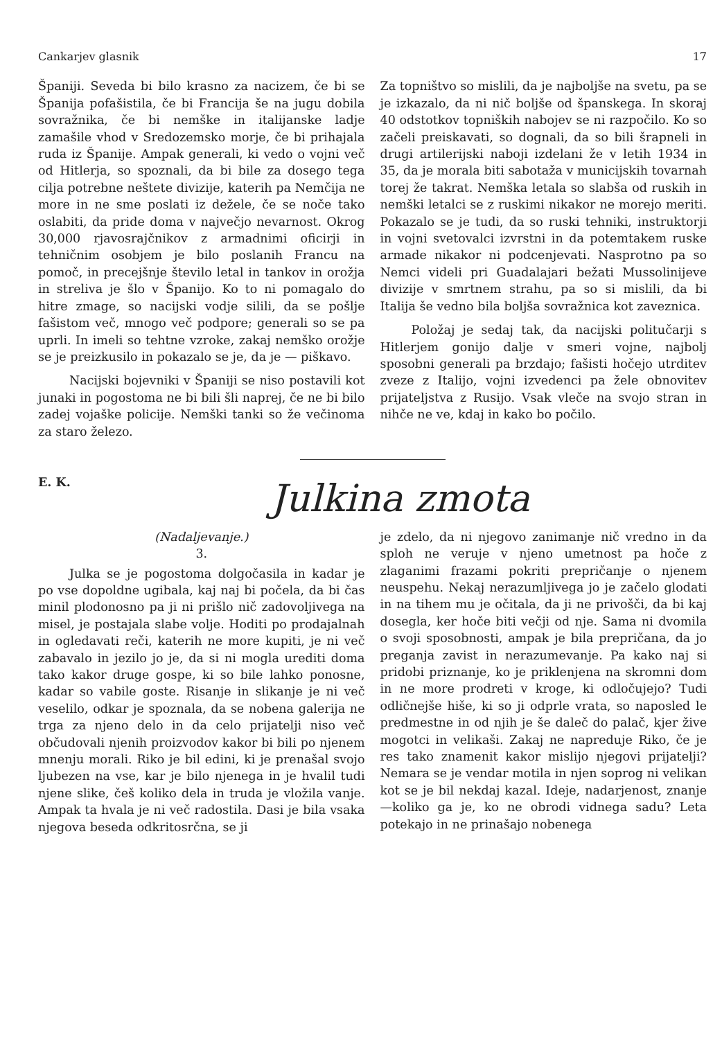Cankarjev glasnik 17
Španiji. Seveda bi bilo krasno za nacizem, če bi se Španija pofašistila, če bi Francija še na jugu dobila sovražnika, če bi nemške in italijanske ladje zamašile vhod v Sredozemsko morje, če bi prihajala ruda iz Španije. Ampak generali, ki vedo o vojni več od Hitlerja, so spoznali, da bi bile za dosego tega cilja potrebne neštete divizije, katerih pa Nemčija ne more in ne sme poslati iz dežele, če se noče tako oslabiti, da pride doma v največjo nevarnost. Okrog 30,000 rjavosrajčnikov z armadnimi oficirji in tehničnim osobjem je bilo poslanih Francu na pomoč, in precejšnje število letal in tankov in orožja in streliva je šlo v Španijo. Ko to ni pomagalo do hitre zmage, so nacijski vodje silili, da se pošlje fašistom več, mnogo več podpore; generali so se pa uprli. In imeli so tehtne vzroke, zakaj nemško orožje se je preizkusilo in pokazalo se je, da je — piškavo.
Nacijski bojevniki v Španiji se niso postavili kot junaki in pogostoma ne bi bili šli naprej, če ne bi bilo zadej vojaške policije. Nemški tanki so že večinoma za staro železo.
Za topništvo so mislili, da je najboljše na svetu, pa se je izkazalo, da ni nič boljše od španskega. In skoraj 40 odstotkov topniških nabojev se ni razpočilo. Ko so začeli preiskavati, so dognali, da so bili šrapneli in drugi artilerijski naboji izdelani že v letih 1934 in 35, da je morala biti sabotaža v municijskih tovarnah torej že takrat. Nemška letala so slabša od ruskih in nemški letalci se z ruskimi nikakor ne morejo meriti. Pokazalo se je tudi, da so ruski tehniki, instruktorji in vojni svetovalci izvrstni in da potemtakem ruske armade nikakor ni podcenjevati. Nasprotno pa so Nemci videli pri Guadalajari bežati Mussolinijeve divizije v smrtnem strahu, pa so si mislili, da bi Italija še vedno bila boljša sovražnica kot zaveznica.
Položaj je sedaj tak, da nacijski politučarji s Hitlerjem gonijo dalje v smeri vojne, najbolj sposobni generali pa brzdajo; fašisti hočejo utrditev zveze z Italijo, vojni izvedenci pa žele obnovitev prijateljstva z Rusijo. Vsak vleče na svojo stran in nihče ne ve, kdaj in kako bo počilo.
E. K.
Julkina zmota
(Nadaljevanje.)
3.
Julka se je pogostoma dolgočasila in kadar je po vse dopoldne ugibala, kaj naj bi počela, da bi čas minil plodonosno pa ji ni prišlo nič zadovoljivega na misel, je postajala slabe volje. Hoditi po prodajalnah in ogledavati reči, katerih ne more kupiti, je ni več zabavalo in jezilo jo je, da si ni mogla urediti doma tako kakor druge gospe, ki so bile lahko ponosne, kadar so vabile goste. Risanje in slikanje je ni več veselilo, odkar je spoznala, da se nobena galerija ne trga za njeno delo in da celo prijatelji niso več občudovali njenih proizvodov kakor bi bili po njenem mnenju morali. Riko je bil edini, ki je prenašal svojo ljubezen na vse, kar je bilo njenega in je hvalil tudi njene slike, češ koliko dela in truda je vložila vanje. Ampak ta hvala je ni več radostila. Dasi je bila vsaka njegova beseda odkritosrčna, se ji
je zdelo, da ni njegovo zanimanje nič vredno in da sploh ne veruje v njeno umetnost pa hoče z zlaganimi frazami pokriti prepričanje o njenem neuspehu. Nekaj nerazumljivega jo je začelo glodati in na tihem mu je očitala, da ji ne privošči, da bi kaj dosegla, ker hoče biti večji od nje. Sama ni dvomila o svoji sposobnosti, ampak je bila prepričana, da jo preganja zavist in nerazumevanje. Pa kako naj si pridobi priznanje, ko je priklenjena na skromni dom in ne more prodreti v kroge, ki odločujejo? Tudi odličnejše hiše, ki so ji odprle vrata, so naposled le predmestne in od njih je še daleč do palač, kjer žive mogotci in velikaši. Zakaj ne napreduje Riko, če je res tako znamenit kakor mislijo njegovi prijatelji? Nemara se je vendar motila in njen soprog ni velikan kot se je bil nekdaj kazal. Ideje, nadarjenost, znanje—koliko ga je, ko ne obrodi vidnega sadu? Leta potekajo in ne prinašajo nobenega